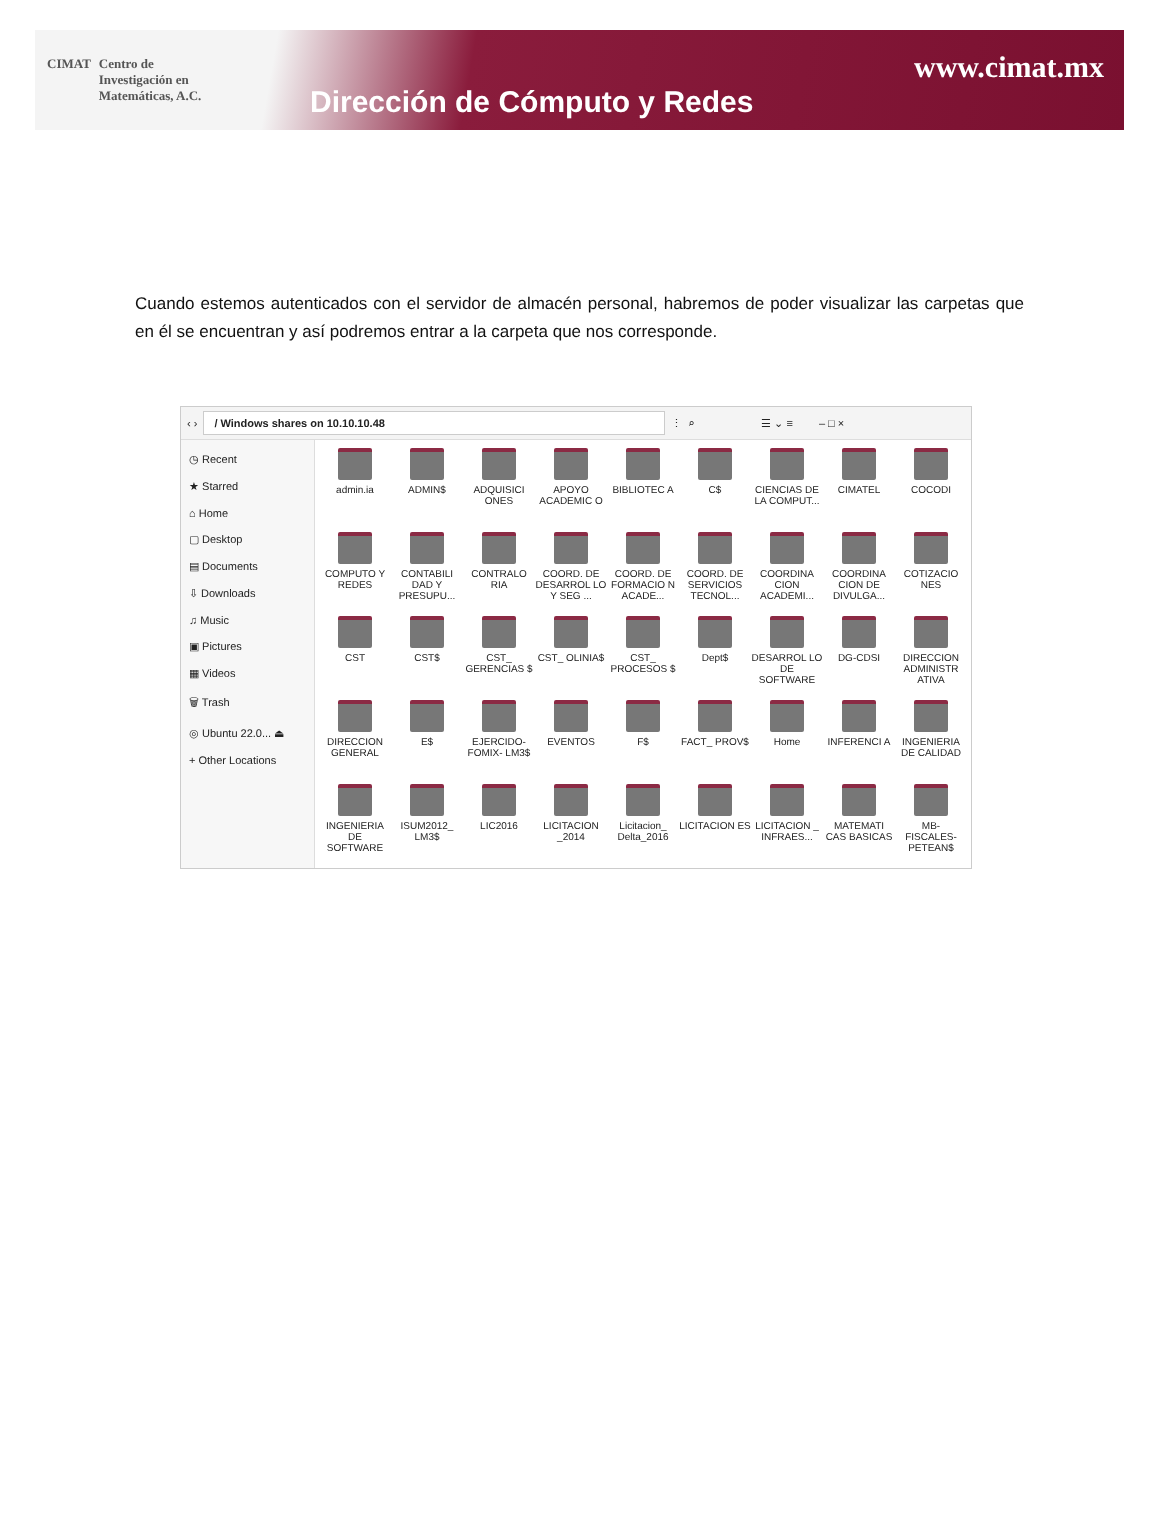CIMAT Centro de
Investigación en
Matemáticas, A.C.
www.cimat.mx
Dirección de Cómputo y Redes
Cuando estemos autenticados con el servidor de almacén personal, habremos de poder visualizar las carpetas que en él se encuentran y así podremos entrar a la carpeta que nos corresponde.
‹ › / Windows shares on 10.10.10.48 ⋮ ⌕ ☰ ⌄ ≡ – □ ×
◷ Recent
★ Starred
⌂ Home
▢ Desktop
▤ Documents
⇩ Downloads
♫ Music
▣ Pictures
▦ Videos
🗑 Trash
◎ Ubuntu 22.0... ⏏
+ Other Locations
admin.ia
ADMIN$
ADQUISICI ONES
APOYO ACADEMIC O
BIBLIOTEC A
C$
CIENCIAS DE LA COMPUT...
CIMATEL
COCODI
COMPUTO Y REDES
CONTABILI DAD Y PRESUPU...
CONTRALO RIA
COORD. DE DESARROL LO Y SEG ...
COORD. DE FORMACIO N ACADE...
COORD. DE SERVICIOS TECNOL...
COORDINA CION ACADEMI...
COORDINA CION DE DIVULGA...
COTIZACIO NES
CST
CST$
CST_ GERENCIAS $
CST_ OLINIA$
CST_ PROCESOS $
Dept$
DESARROL LO DE SOFTWARE
DG-CDSI
DIRECCION ADMINISTR ATIVA
DIRECCION GENERAL
E$
EJERCIDO- FOMIX- LM3$
EVENTOS
F$
FACT_ PROV$
Home
INFERENCI A
INGENIERIA DE CALIDAD
INGENIERIA DE SOFTWARE
ISUM2012_ LM3$
LIC2016
LICITACION _2014
Licitacion_ Delta_2016
LICITACION ES
LICITACION _ INFRAES...
MATEMATI CAS BASICAS
MB- FISCALES- PETEAN$